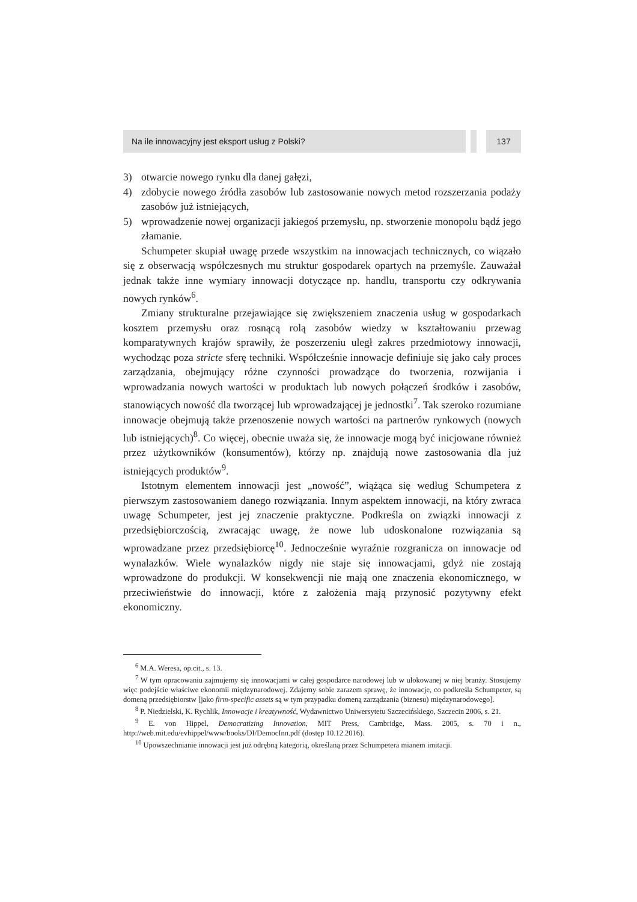Na ile innowacyjny jest eksport usług z Polski?
137
3) otwarcie nowego rynku dla danej gałęzi,
4) zdobycie nowego źródła zasobów lub zastosowanie nowych metod rozszerzania podaży zasobów już istniejących,
5) wprowadzenie nowej organizacji jakiegoś przemysłu, np. stworzenie monopolu bądź jego złamanie.
Schumpeter skupiał uwagę przede wszystkim na innowacjach technicznych, co wiązało się z obserwacją współczesnych mu struktur gospodarek opartych na przemyśle. Zauważał jednak także inne wymiary innowacji dotyczące np. handlu, transportu czy odkrywania nowych rynków<sup>6</sup>.
Zmiany strukturalne przejawiające się zwiększeniem znaczenia usług w gospodarkach kosztem przemysłu oraz rosnącą rolą zasobów wiedzy w kształtowaniu przewag komparatywnych krajów sprawiły, że poszerzeniu uległ zakres przedmiotowy innowacji, wychodząc poza stricte sferę techniki. Współcześnie innowacje definiuje się jako cały proces zarządzania, obejmujący różne czynności prowadzące do tworzenia, rozwijania i wprowadzania nowych wartości w produktach lub nowych połączeń środków i zasobów, stanowiących nowość dla tworzącej lub wprowadzającej je jednostki<sup>7</sup>. Tak szeroko rozumiane innowacje obejmują także przenoszenie nowych wartości na partnerów rynkowych (nowych lub istniejących)<sup>8</sup>. Co więcej, obecnie uważa się, że innowacje mogą być inicjowane również przez użytkowników (konsumentów), którzy np. znajdują nowe zastosowania dla już istniejących produktów<sup>9</sup>.
Istotnym elementem innowacji jest „nowość”, wiążąca się według Schumpetera z pierwszym zastosowaniem danego rozwiązania. Innym aspektem innowacji, na który zwraca uwagę Schumpeter, jest jej znaczenie praktyczne. Podkreśla on związki innowacji z przedsiębiorczością, zwracając uwagę, że nowe lub udoskonalone rozwiązania są wprowadzane przez przedsiębiorcę<sup>10</sup>. Jednocześnie wyraźnie rozgranicza on innowacje od wynalazków. Wiele wynalazków nigdy nie staje się innowacjami, gdyż nie zostają wprowadzone do produkcji. W konsekwencji nie mają one znaczenia ekonomicznego, w przeciwieństwie do innowacji, które z założenia mają przynosić pozytywny efekt ekonomiczny.
<sup>6</sup> M.A. Weresa, op.cit., s. 13.
<sup>7</sup> W tym opracowaniu zajmujemy się innowacjami w całej gospodarce narodowej lub w ulokowanej w niej branży. Stosujemy więc podejście właściwe ekonomii międzynarodowej. Zdajemy sobie zarazem sprawę, że innowacje, co podkreśla Schumpeter, są domeną przedsiębiorstw [jako firm-specific assets są w tym przypadku domeną zarządzania (biznesu) międzynarodowego].
<sup>8</sup> P. Niedzielski, K. Rychlik, Innowacje i kreatywność, Wydawnictwo Uniwersytetu Szczecińskiego, Szczecin 2006, s. 21.
<sup>9</sup> E. von Hippel, Democratizing Innovation, MIT Press, Cambridge, Mass. 2005, s. 70 i n., http://web.mit.edu/evhippel/www/books/DI/DemocInn.pdf (dostęp 10.12.2016).
<sup>10</sup> Upowszechnianie innowacji jest już odrębną kategorią, określaną przez Schumpetera mianem imitacji.